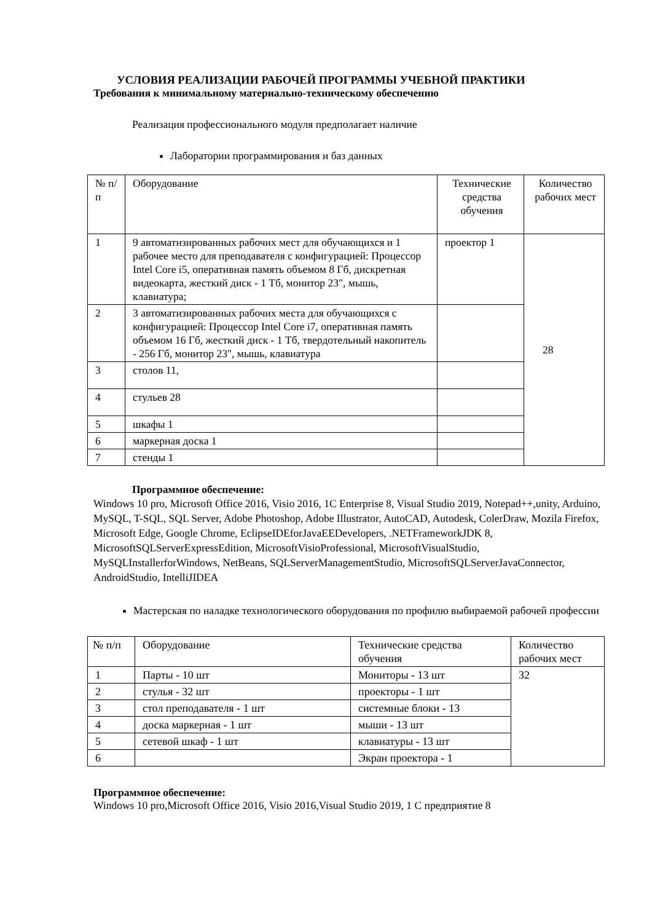УСЛОВИЯ РЕАЛИЗАЦИИ РАБОЧЕЙ ПРОГРАММЫ УЧЕБНОЙ ПРАКТИКИ
Требования к минимальному материально-техническому обеспечению
Реализация профессионального модуля предполагает наличие
Лаборатории программирования и баз данных
| № п/п | Оборудование | Технические средства обучения | Количество рабочих мест |
| 1 | 9 автоматизированных рабочих мест для обучающихся и 1 рабочее место для преподавателя с конфигурацией: Процессор Intel Core i5, оперативная память объемом 8 Гб, дискретная видеокарта, жесткий диск - 1 Тб, монитор 23", мышь, клавиатура; | проектор 1 | 28 |
| 2 | 3 автоматизированных рабочих места для обучающихся с конфигурацией: Процессор Intel Core i7, оперативная память объемом 16 Гб, жесткий диск - 1 Тб, твердотельный накопитель - 256 Гб, монитор 23", мышь, клавиатура | | |
| 3 | столов 11, | | |
| 4 | стульев 28 | | |
| 5 | шкафы 1 | | |
| 6 | маркерная доска 1 | | |
| 7 | стенды 1 | | |
Программное обеспечение:
Windows 10 pro, Microsoft Office 2016, Visio 2016, 1C Enterprise 8, Visual Studio 2019, Notepad++,unity, Arduino, MySQL, T-SQL, SQL Server, Adobe Photoshop, Adobe Illustrator, AutoCAD, Autodesk, ColerDraw, Mozila Firefox, Microsoft Edge, Google Chrome, EclipseIDEforJavaEEDevelopers, .NETFrameworkJDK 8, MicrosoftSQLServerExpressEdition, MicrosoftVisioProfessional, MicrosoftVisualStudio, MySQLInstallerforWindows, NetBeans, SQLServerManagementStudio, MicrosoftSQLServerJavaConnector, AndroidStudio, IntelliJIDEA
Мастерская по наладке технологического оборудования по профилю выбираемой рабочей профессии
| № п/п | Оборудование | Технические средства обучения | Количество рабочих мест |
| 1 | Парты - 10 шт | Мониторы - 13 шт | 32 |
| 2 | стулья - 32 шт | проекторы - 1 шт | |
| 3 | стол преподавателя - 1 шт | системные блоки - 13 | |
| 4 | доска маркерная - 1 шт | мыши - 13 шт | |
| 5 | сетевой шкаф - 1 шт | клавиатуры - 13 шт | |
| 6 | | Экран проектора - 1 | |
Программное обеспечение:
Windows 10 pro,Microsoft Office 2016, Visio 2016,Visual Studio 2019, 1 С предприятие 8